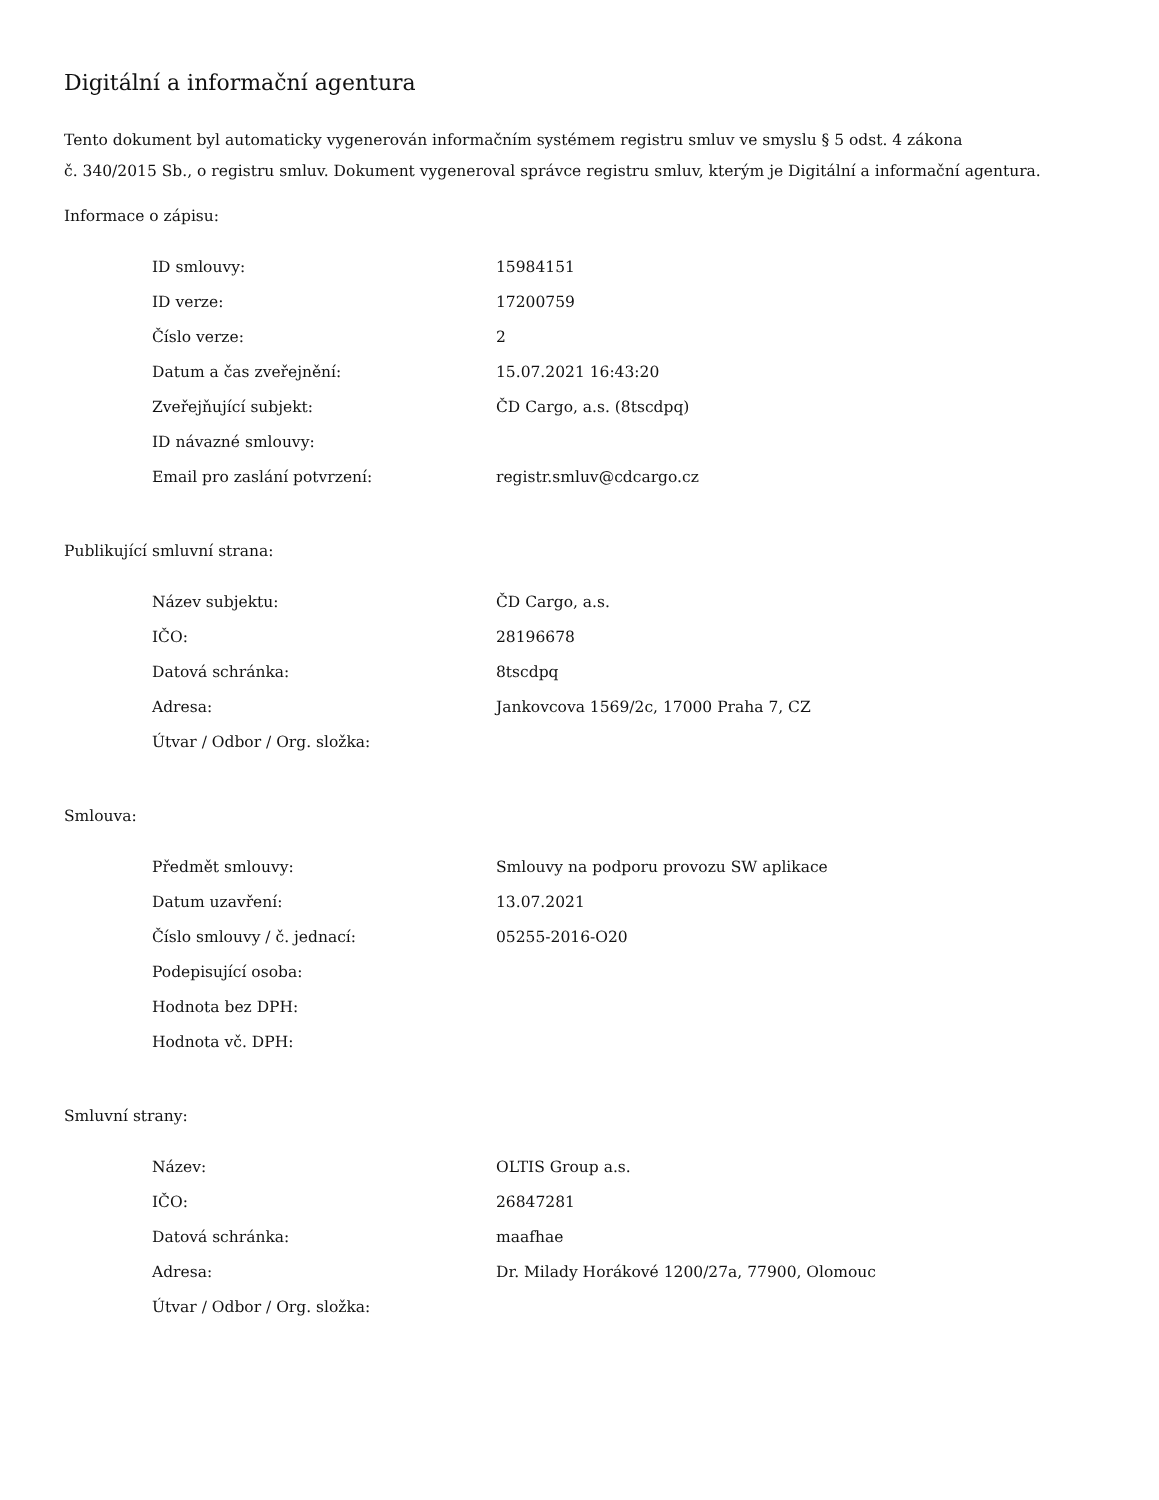Digitální a informační agentura
Tento dokument byl automaticky vygenerován informačním systémem registru smluv ve smyslu § 5 odst. 4 zákona
č. 340/2015 Sb., o registru smluv. Dokument vygeneroval správce registru smluv, kterým je Digitální a informační agentura.
Informace o zápisu:
| ID smlouvy: | 15984151 |
| ID verze: | 17200759 |
| Číslo verze: | 2 |
| Datum a čas zveřejnění: | 15.07.2021 16:43:20 |
| Zveřejňující subjekt: | ČD Cargo, a.s. (8tscdpq) |
| ID návazné smlouvy: | |
| Email pro zaslání potvrzení: | registr.smluv@cdcargo.cz |
Publikující smluvní strana:
| Název subjektu: | ČD Cargo, a.s. |
| IČO: | 28196678 |
| Datová schránka: | 8tscdpq |
| Adresa: | Jankovcova 1569/2c, 17000 Praha 7, CZ |
| Útvar / Odbor / Org. složka: | |
Smlouva:
| Předmět smlouvy: | Smlouvy na podporu provozu SW aplikace |
| Datum uzavření: | 13.07.2021 |
| Číslo smlouvy / č. jednací: | 05255-2016-O20 |
| Podepisující osoba: | |
| Hodnota bez DPH: | |
| Hodnota vč. DPH: | |
Smluvní strany:
| Název: | OLTIS Group a.s. |
| IČO: | 26847281 |
| Datová schránka: | maafhae |
| Adresa: | Dr. Milady Horákové 1200/27a, 77900, Olomouc |
| Útvar / Odbor / Org. složka: | |